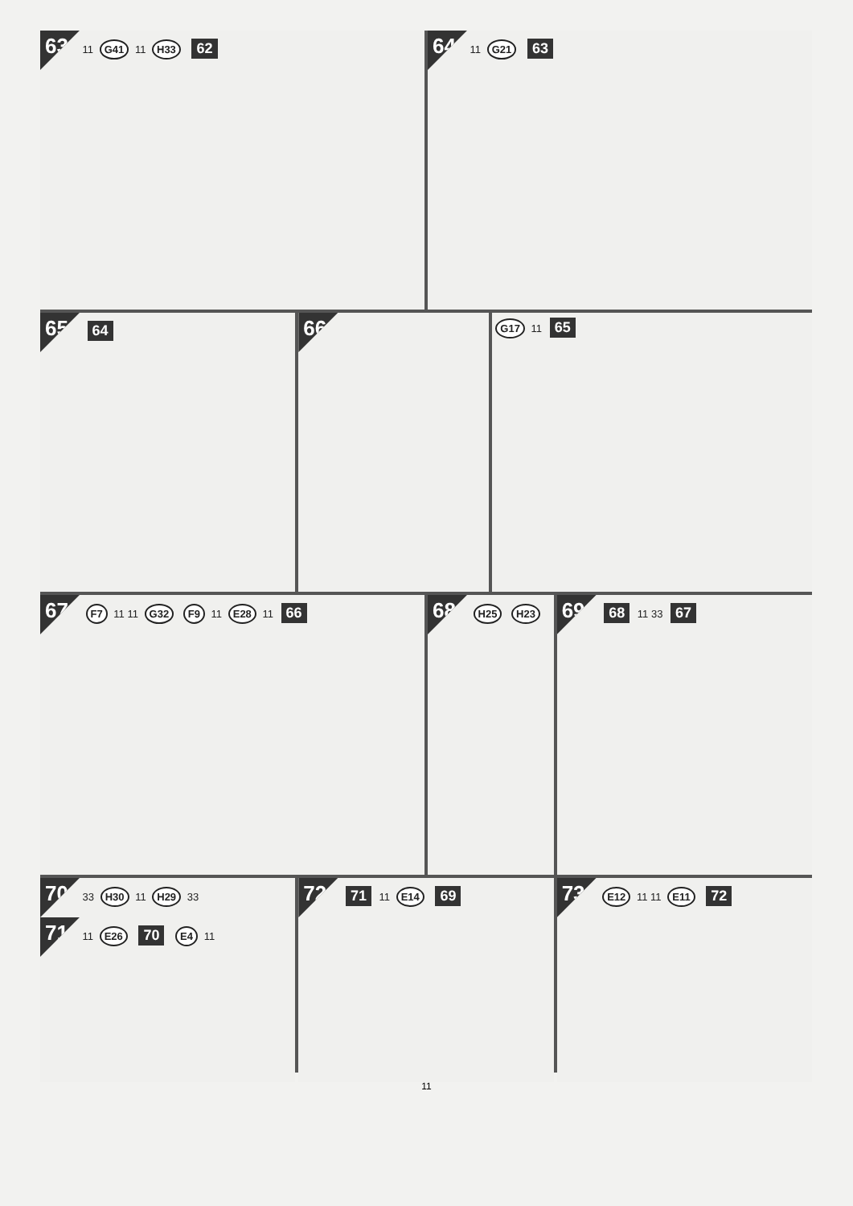63 11 G41 11 H33 62
64 11 G21 63
65 64
66
G17 11 65
67 F7 11 11 G32 F9 11 E28 11 66
68 H25 H23
69 68 11 33 67
70 33 H30 11 H29 33
71 11 E26 70 E4 11
72 71 11 E14 69
73 E12 11 11 E11 72
11